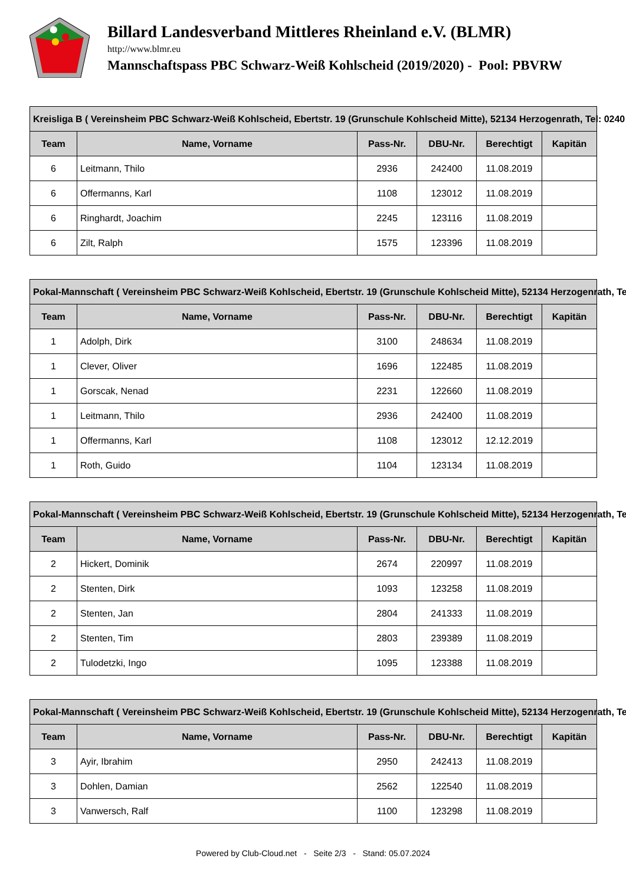Billard Landesverband Mittleres Rheinland e.V. (BLMR)
http://www.blmr.eu
Mannschaftspass PBC Schwarz-Weiß Kohlscheid (2019/2020) - Pool: PBVRW
| Kreisliga B ( Vereinsheim PBC Schwarz-Weiß Kohlscheid, Ebertstr. 19 (Grunschule Kohlscheid Mitte), 52134 Herzogenrath, Tel: 0240 | | | | | |
| --- | --- | --- | --- | --- | --- |
| Team | Name, Vorname | Pass-Nr. | DBU-Nr. | Berechtigt | Kapitän |
| 6 | Leitmann, Thilo | 2936 | 242400 | 11.08.2019 | |
| 6 | Offermanns, Karl | 1108 | 123012 | 11.08.2019 | |
| 6 | Ringhardt, Joachim | 2245 | 123116 | 11.08.2019 | |
| 6 | Zilt, Ralph | 1575 | 123396 | 11.08.2019 | |
| Pokal-Mannschaft ( Vereinsheim PBC Schwarz-Weiß Kohlscheid, Ebertstr. 19 (Grunschule Kohlscheid Mitte), 52134 Herzogenrath, Te | | | | | |
| --- | --- | --- | --- | --- | --- |
| Team | Name, Vorname | Pass-Nr. | DBU-Nr. | Berechtigt | Kapitän |
| 1 | Adolph, Dirk | 3100 | 248634 | 11.08.2019 | |
| 1 | Clever, Oliver | 1696 | 122485 | 11.08.2019 | |
| 1 | Gorscak, Nenad | 2231 | 122660 | 11.08.2019 | |
| 1 | Leitmann, Thilo | 2936 | 242400 | 11.08.2019 | |
| 1 | Offermanns, Karl | 1108 | 123012 | 12.12.2019 | |
| 1 | Roth, Guido | 1104 | 123134 | 11.08.2019 | |
| Pokal-Mannschaft ( Vereinsheim PBC Schwarz-Weiß Kohlscheid, Ebertstr. 19 (Grunschule Kohlscheid Mitte), 52134 Herzogenrath, Te | | | | | |
| --- | --- | --- | --- | --- | --- |
| Team | Name, Vorname | Pass-Nr. | DBU-Nr. | Berechtigt | Kapitän |
| 2 | Hickert, Dominik | 2674 | 220997 | 11.08.2019 | |
| 2 | Stenten, Dirk | 1093 | 123258 | 11.08.2019 | |
| 2 | Stenten, Jan | 2804 | 241333 | 11.08.2019 | |
| 2 | Stenten, Tim | 2803 | 239389 | 11.08.2019 | |
| 2 | Tulodetzki, Ingo | 1095 | 123388 | 11.08.2019 | |
| Pokal-Mannschaft ( Vereinsheim PBC Schwarz-Weiß Kohlscheid, Ebertstr. 19 (Grunschule Kohlscheid Mitte), 52134 Herzogenrath, Te | | | | | |
| --- | --- | --- | --- | --- | --- |
| Team | Name, Vorname | Pass-Nr. | DBU-Nr. | Berechtigt | Kapitän |
| 3 | Ayir, Ibrahim | 2950 | 242413 | 11.08.2019 | |
| 3 | Dohlen, Damian | 2562 | 122540 | 11.08.2019 | |
| 3 | Vanwersch, Ralf | 1100 | 123298 | 11.08.2019 | |
Powered by Club-Cloud.net - Seite 2/3 - Stand: 05.07.2024